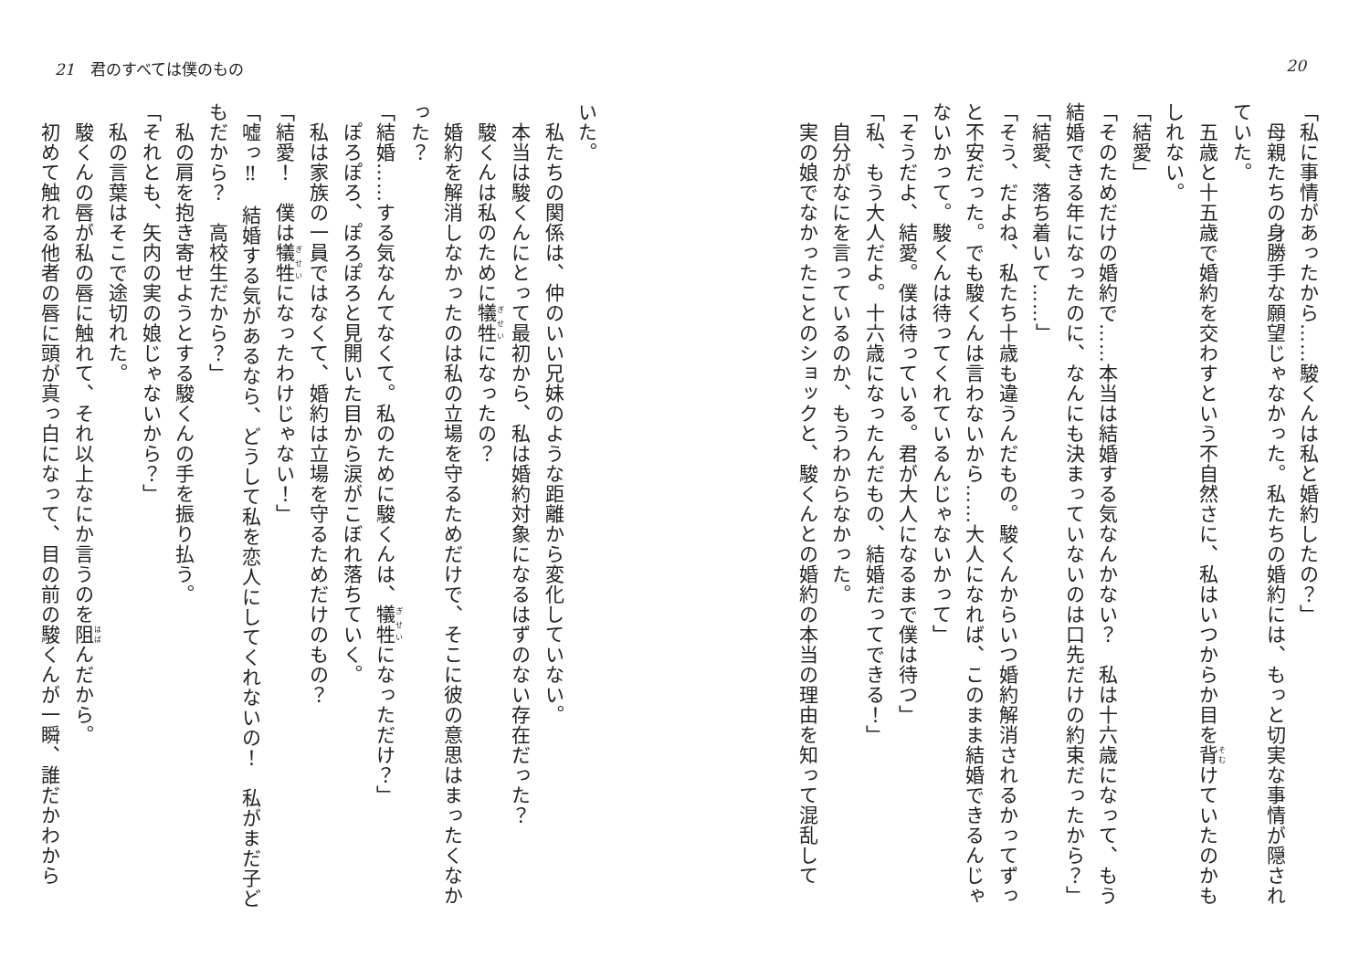21　君のすべては僕のもの 20
「私に事情があったから……駿くんは私と婚約したの？」
　母親たちの身勝手な願望じゃなかった。私たちの婚約には、もっと切実な事情が隠されていた。
　五歳と十五歳で婚約を交わすという不自然さに、私はいつからか目を背けていたのかもしれない。
「結愛」
「そのためだけの婚約で……本当は結婚する気なんかない？　私は十六歳になって、もう結婚できる年になったのに、なんにも決まっていないのは口先だけの約束だったから？」
「結愛、落ち着いて……」
「そう、だよね、私たち十歳も違うんだもの。駿くんからいつ婚約解消されるかってずっと不安だった。でも駿くんは言わないから……大人になれば、このまま結婚できるんじゃないかって。駿くんは待ってくれているんじゃないかって」
「そうだよ、結愛。僕は待っている。君が大人になるまで僕は待つ」
「私、もう大人だよ。十六歳になったんだもの、結婚だってできる！」
　自分がなにを言っているのか、もうわからなかった。
　実の娘でなかったことのショックと、駿くんとの婚約の本当の理由を知って混乱して
いた。
　私たちの関係は、仲のいい兄妹のような距離から変化していない。
　本当は駿くんにとって最初から、私は婚約対象になるはずのない存在だった？
　駿くんは私のために犠牲になったの？
　婚約を解消しなかったのは私の立場を守るためだけで、そこに彼の意思はまったくなかった？
「結婚……する気なんてなくて。私のために駿くんは、犠牲になっただけ？」
　ぽろぽろ、ぽろぽろと見開いた目から涙がこぼれ落ちていく。
　私は家族の一員ではなくて、婚約は立場を守るためだけのもの？
「結愛！　僕は犠牲になったわけじゃない！」
「嘘っ‼　結婚する気があるなら、どうして私を恋人にしてくれないの！　私がまだ子どもだから？　高校生だから？」
　私の肩を抱き寄せようとする駿くんの手を振り払う。
「それとも、矢内の実の娘じゃないから？」
　私の言葉はそこで途切れた。
　駿くんの唇が私の唇に触れて、それ以上なにか言うのを阻んだから。
　初めて触れる他者の唇に頭が真っ白になって、目の前の駿くんが一瞬、誰だかわから